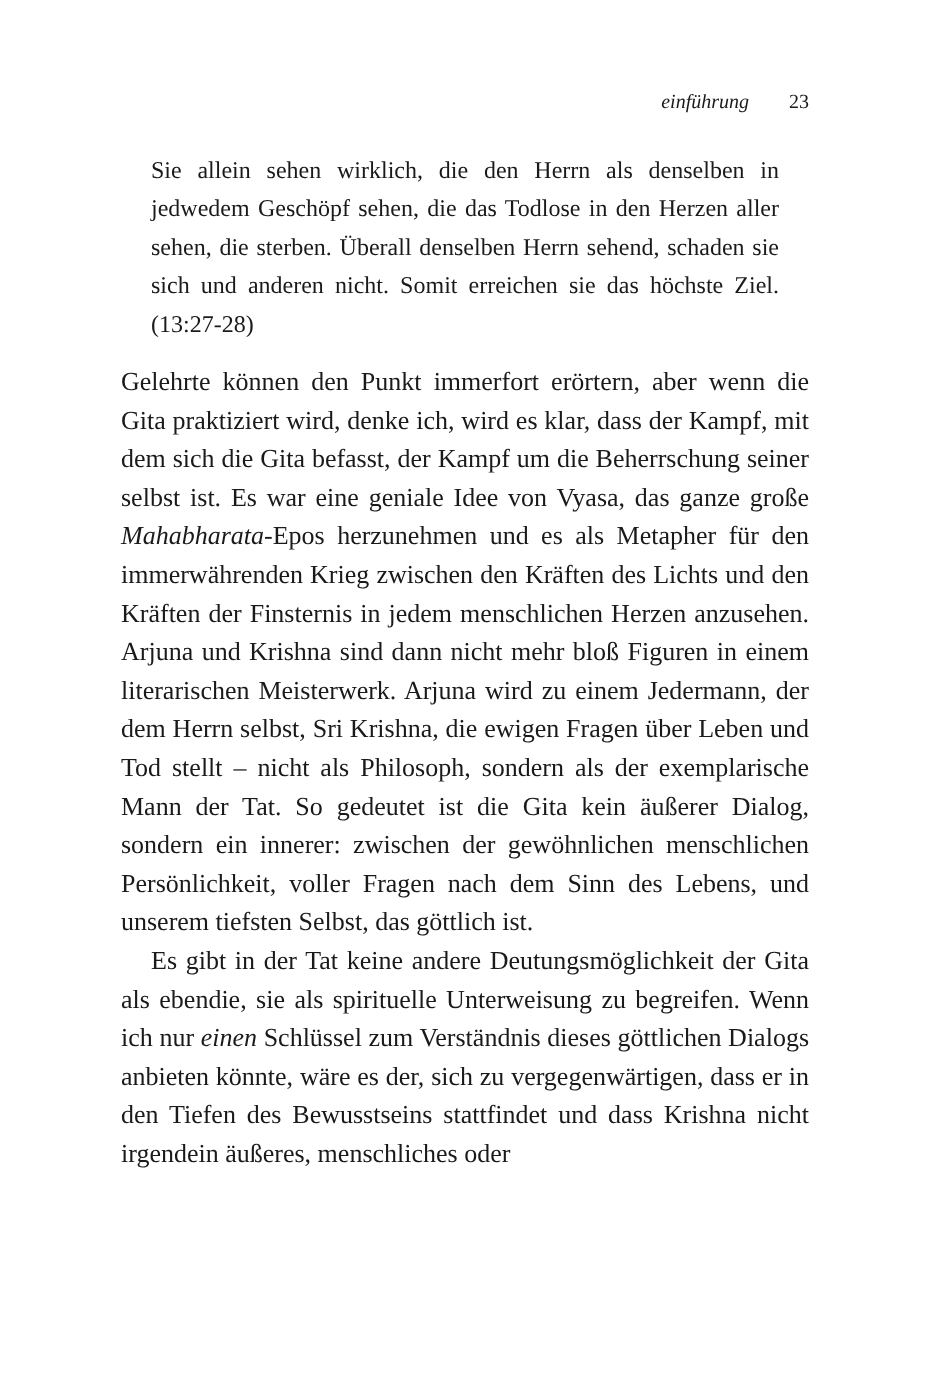einführung 23
Sie allein sehen wirklich, die den Herrn als denselben in jedwedem Geschöpf sehen, die das Todlose in den Herzen aller sehen, die sterben. Überall denselben Herrn sehend, schaden sie sich und anderen nicht. Somit erreichen sie das höchste Ziel. (13:27-28)
Gelehrte können den Punkt immerfort erörtern, aber wenn die Gita praktiziert wird, denke ich, wird es klar, dass der Kampf, mit dem sich die Gita befasst, der Kampf um die Beherrschung seiner selbst ist. Es war eine geniale Idee von Vyasa, das ganze große Mahabharata-Epos herzunehmen und es als Metapher für den immerwährenden Krieg zwischen den Kräften des Lichts und den Kräften der Finsternis in jedem menschlichen Herzen anzusehen. Arjuna und Krishna sind dann nicht mehr bloß Figuren in einem literarischen Meisterwerk. Arjuna wird zu einem Jedermann, der dem Herrn selbst, Sri Krishna, die ewigen Fragen über Leben und Tod stellt – nicht als Philosoph, sondern als der exemplarische Mann der Tat. So gedeutet ist die Gita kein äußerer Dialog, sondern ein innerer: zwischen der gewöhnlichen menschlichen Persönlichkeit, voller Fragen nach dem Sinn des Lebens, und unserem tiefsten Selbst, das göttlich ist.
Es gibt in der Tat keine andere Deutungsmöglichkeit der Gita als ebendie, sie als spirituelle Unterweisung zu begreifen. Wenn ich nur einen Schlüssel zum Verständnis dieses göttlichen Dialogs anbieten könnte, wäre es der, sich zu vergegenwärtigen, dass er in den Tiefen des Bewusstseins stattfindet und dass Krishna nicht irgendein äußeres, menschliches oder